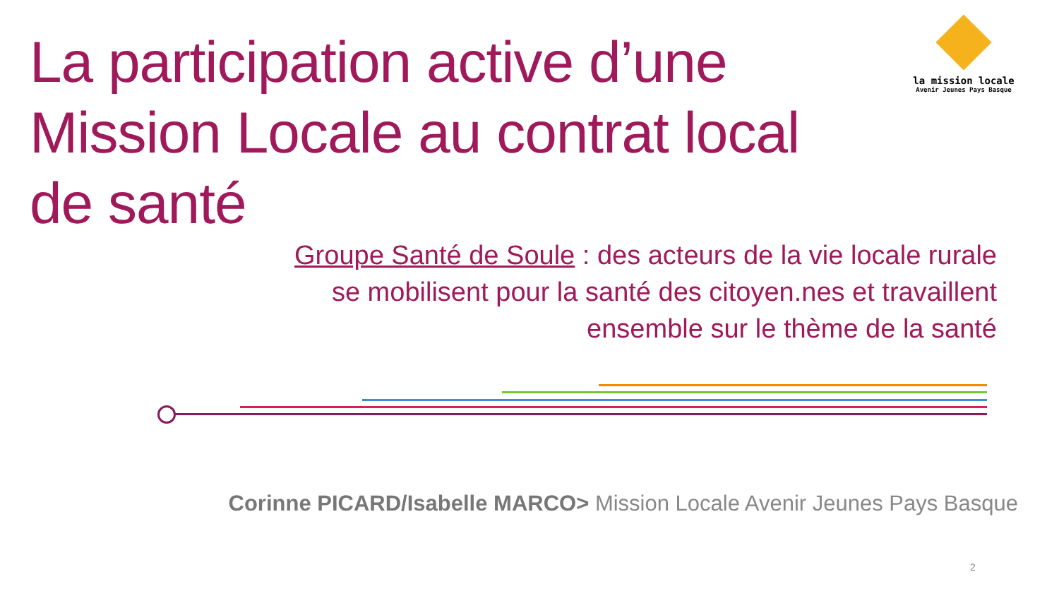La participation active d’une Mission Locale au contrat local de santé
la mission locale
Avenir Jeunes Pays Basque
Groupe Santé de Soule : des acteurs de la vie locale rurale se mobilisent pour la santé des citoyen.nes et travaillent ensemble sur le thème de la santé
Corinne PICARD/Isabelle MARCO> Mission Locale Avenir Jeunes Pays Basque
2